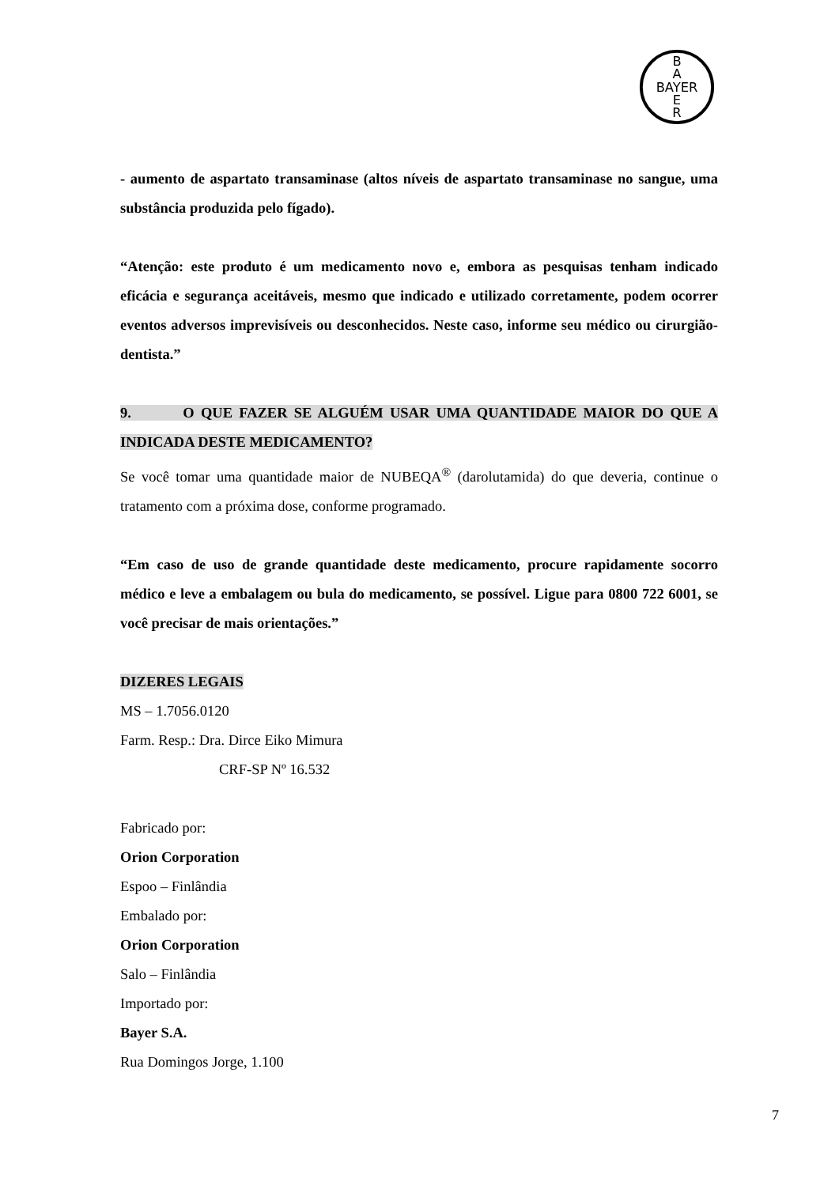B
A
BAYER
E
R
- aumento de aspartato transaminase (altos níveis de aspartato transaminase no sangue, uma substância produzida pelo fígado).
“Atenção: este produto é um medicamento novo e, embora as pesquisas tenham indicado eficácia e segurança aceitáveis, mesmo que indicado e utilizado corretamente, podem ocorrer eventos adversos imprevisíveis ou desconhecidos. Neste caso, informe seu médico ou cirurgião-dentista.”
9. O QUE FAZER SE ALGUÉM USAR UMA QUANTIDADE MAIOR DO QUE A INDICADA DESTE MEDICAMENTO?
Se você tomar uma quantidade maior de NUBEQA<sup>®</sup> (darolutamida) do que deveria, continue o tratamento com a próxima dose, conforme programado.
“Em caso de uso de grande quantidade deste medicamento, procure rapidamente socorro médico e leve a embalagem ou bula do medicamento, se possível. Ligue para 0800 722 6001, se você precisar de mais orientações.”
DIZERES LEGAIS
MS – 1.7056.0120
Farm. Resp.: Dra. Dirce Eiko Mimura
CRF-SP Nº 16.532
Fabricado por:
Orion Corporation
Espoo – Finlândia
Embalado por:
Orion Corporation
Salo – Finlândia
Importado por:
Bayer S.A.
Rua Domingos Jorge, 1.100
7